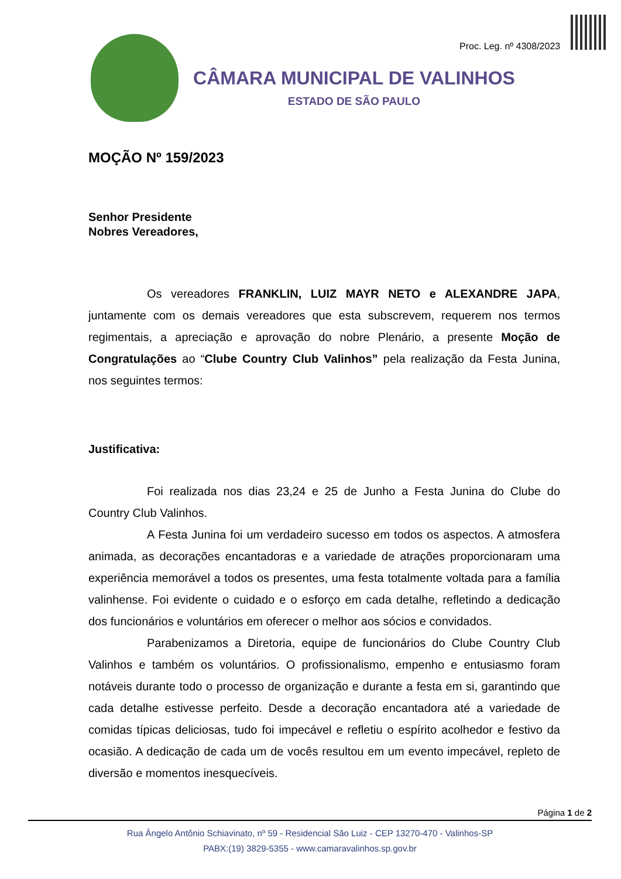Proc. Leg. nº 4308/2023
CÂMARA MUNICIPAL DE VALINHOS
ESTADO DE SÃO PAULO
MOÇÃO Nº 159/2023
Senhor Presidente
Nobres Vereadores,
Os vereadores FRANKLIN, LUIZ MAYR NETO e ALEXANDRE JAPA, juntamente com os demais vereadores que esta subscrevem, requerem nos termos regimentais, a apreciação e aprovação do nobre Plenário, a presente Moção de Congratulações ao “Clube Country Club Valinhos” pela realização da Festa Junina, nos seguintes termos:
Justificativa:
Foi realizada nos dias 23,24 e 25 de Junho a Festa Junina do Clube do Country Club Valinhos.
A Festa Junina foi um verdadeiro sucesso em todos os aspectos. A atmosfera animada, as decorações encantadoras e a variedade de atrações proporcionaram uma experiência memorável a todos os presentes, uma festa totalmente voltada para a família valinhense. Foi evidente o cuidado e o esforço em cada detalhe, refletindo a dedicação dos funcionários e voluntários em oferecer o melhor aos sócios e convidados.
Parabenizamos a Diretoria, equipe de funcionários do Clube Country Club Valinhos e também os voluntários. O profissionalismo, empenho e entusiasmo foram notáveis durante todo o processo de organização e durante a festa em si, garantindo que cada detalhe estivesse perfeito. Desde a decoração encantadora até a variedade de comidas típicas deliciosas, tudo foi impecável e refletiu o espírito acolhedor e festivo da ocasião. A dedicação de cada um de vocês resultou em um evento impecável, repleto de diversão e momentos inesquecíveis.
Página 1 de 2
Rua Ângelo Antônio Schiavinato, nº 59 - Residencial São Luiz - CEP 13270-470 - Valinhos-SP
PABX:(19) 3829-5355 - www.camaravalinhos.sp.gov.br